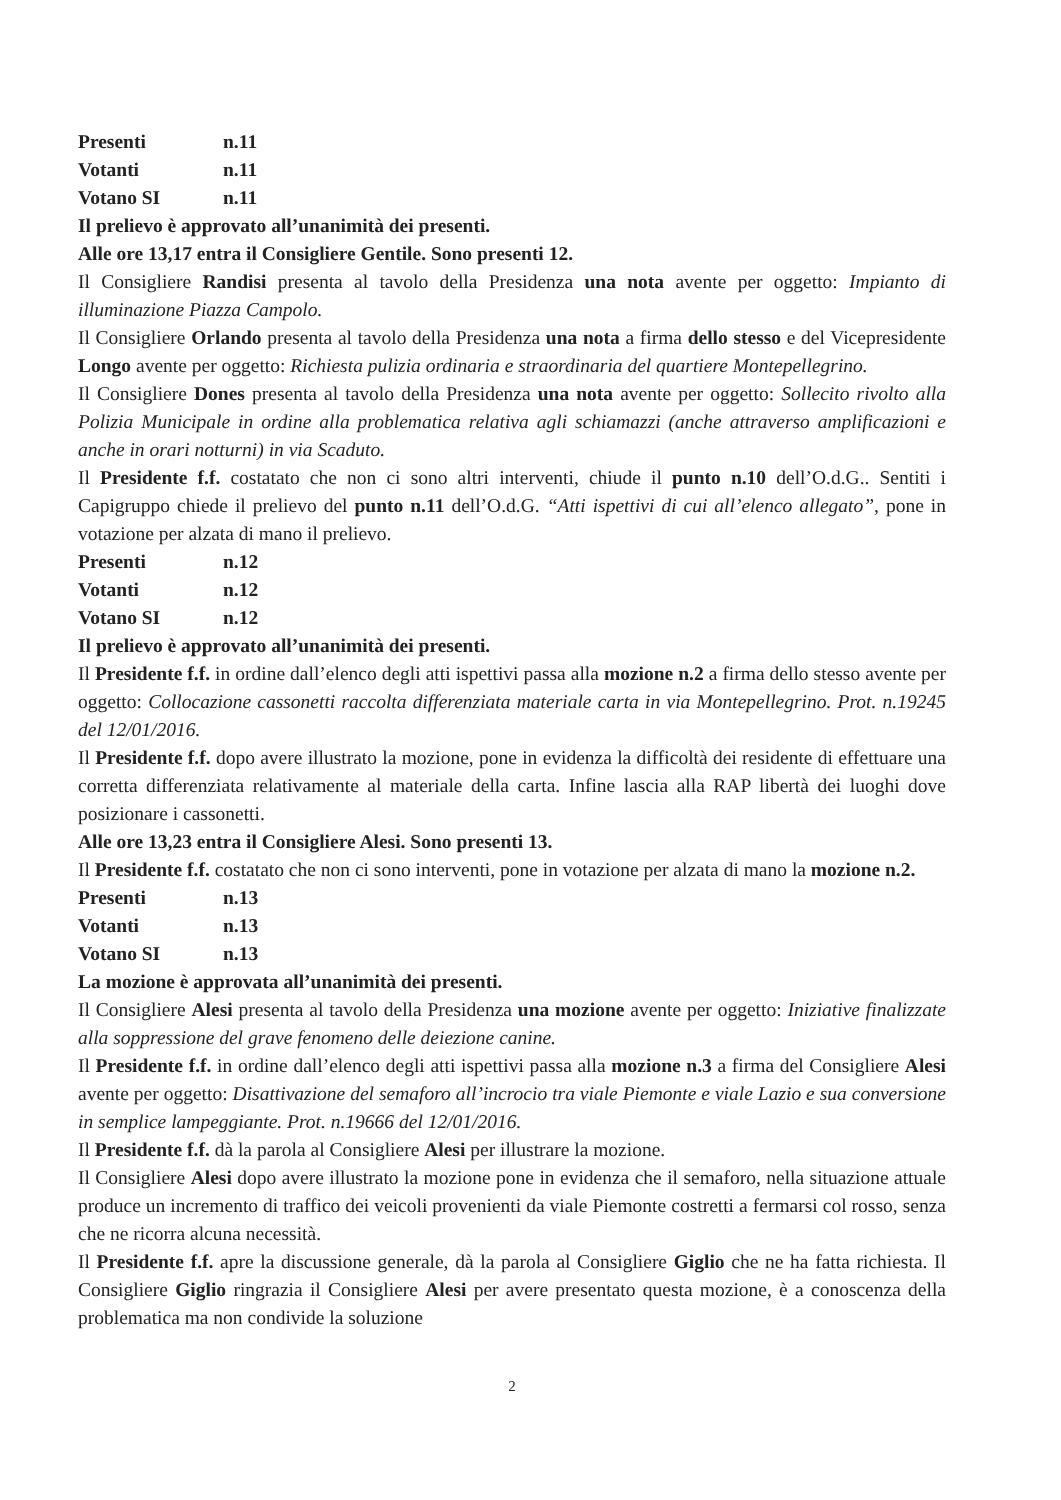Presenti n.11
Votanti n.11
Votano SI n.11
Il prelievo è approvato all’unanimità dei presenti.
Alle ore 13,17 entra il Consigliere Gentile. Sono presenti 12.
Il Consigliere Randisi presenta al tavolo della Presidenza una nota avente per oggetto: Impianto di illuminazione Piazza Campolo.
Il Consigliere Orlando presenta al tavolo della Presidenza una nota a firma dello stesso e del Vicepresidente Longo avente per oggetto: Richiesta pulizia ordinaria e straordinaria del quartiere Montepellegrino.
Il Consigliere Dones presenta al tavolo della Presidenza una nota avente per oggetto: Sollecito rivolto alla Polizia Municipale in ordine alla problematica relativa agli schiamazzi (anche attraverso amplificazioni e anche in orari notturni) in via Scaduto.
Il Presidente f.f. costatato che non ci sono altri interventi, chiude il punto n.10 dell’O.d.G.. Sentiti i Capigruppo chiede il prelievo del punto n.11 dell’O.d.G. “Atti ispettivi di cui all’elenco allegato”, pone in votazione per alzata di mano il prelievo.
Presenti n.12
Votanti n.12
Votano SI n.12
Il prelievo è approvato all’unanimità dei presenti.
Il Presidente f.f. in ordine dall’elenco degli atti ispettivi passa alla mozione n.2 a firma dello stesso avente per oggetto: Collocazione cassonetti raccolta differenziata materiale carta in via Montepellegrino. Prot. n.19245 del 12/01/2016.
Il Presidente f.f. dopo avere illustrato la mozione, pone in evidenza la difficoltà dei residente di effettuare una corretta differenziata relativamente al materiale della carta. Infine lascia alla RAP libertà dei luoghi dove posizionare i cassonetti.
Alle ore 13,23 entra il Consigliere Alesi. Sono presenti 13.
Il Presidente f.f. costatato che non ci sono interventi, pone in votazione per alzata di mano la mozione n.2.
Presenti n.13
Votanti n.13
Votano SI n.13
La mozione è approvata all’unanimità dei presenti.
Il Consigliere Alesi presenta al tavolo della Presidenza una mozione avente per oggetto: Iniziative finalizzate alla soppressione del grave fenomeno delle deiezione canine.
Il Presidente f.f. in ordine dall’elenco degli atti ispettivi passa alla mozione n.3 a firma del Consigliere Alesi avente per oggetto: Disattivazione del semaforo all’incrocio tra viale Piemonte e viale Lazio e sua conversione in semplice lampeggiante. Prot. n.19666 del 12/01/2016.
Il Presidente f.f. dà la parola al Consigliere Alesi per illustrare la mozione.
Il Consigliere Alesi dopo avere illustrato la mozione pone in evidenza che il semaforo, nella situazione attuale produce un incremento di traffico dei veicoli provenienti da viale Piemonte costretti a fermarsi col rosso, senza che ne ricorra alcuna necessità.
Il Presidente f.f. apre la discussione generale, dà la parola al Consigliere Giglio che ne ha fatta richiesta. Il Consigliere Giglio ringrazia il Consigliere Alesi per avere presentato questa mozione, è a conoscenza della problematica ma non condivide la soluzione
2